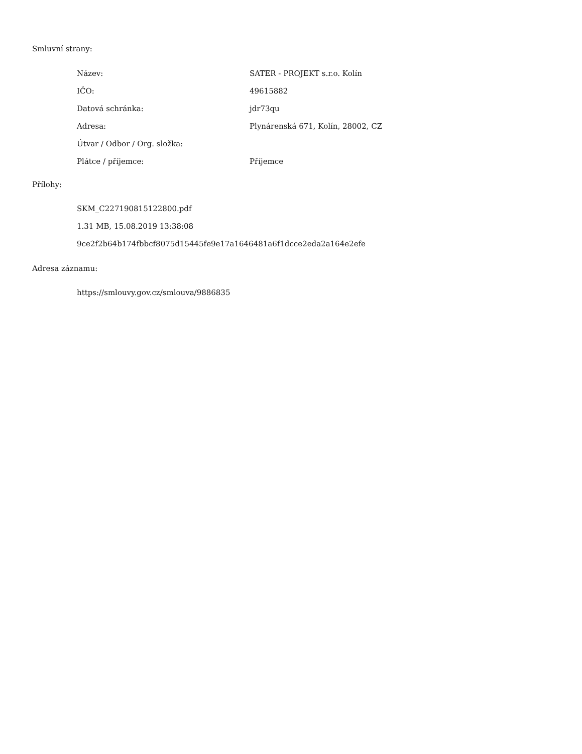Smluvní strany:
| Název: | SATER - PROJEKT s.r.o. Kolín |
| IČO: | 49615882 |
| Datová schránka: | jdr73qu |
| Adresa: | Plynárenská 671, Kolín, 28002, CZ |
| Útvar / Odbor / Org. složka: | |
| Plátce / příjemce: | Příjemce |
Přílohy:
SKM_C227190815122800.pdf
1.31 MB, 15.08.2019 13:38:08
9ce2f2b64b174fbbcf8075d15445fe9e17a1646481a6f1dcce2eda2a164e2efe
Adresa záznamu:
https://smlouvy.gov.cz/smlouva/9886835